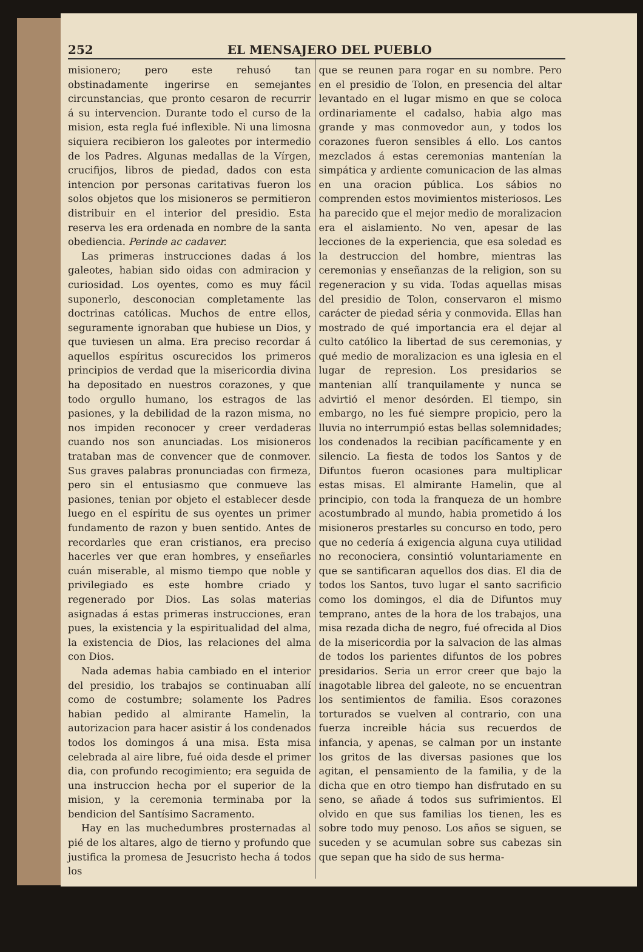252 EL MENSAJERO DEL PUEBLO
misionero; pero este rehusó tan obstinadamente ingerirse en semejantes circunstancias, que pronto cesaron de recurrir á su intervencion. Durante todo el curso de la mision, esta regla fué inflexible. Ni una limosna siquiera recibieron los galeotes por intermedio de los Padres. Algunas medallas de la Vírgen, crucifijos, libros de piedad, dados con esta intencion por personas caritativas fueron los solos objetos que los misioneros se permitieron distribuir en el interior del presidio. Esta reserva les era ordenada en nombre de la santa obediencia. Perinde ac cadaver.
Las primeras instrucciones dadas á los galeotes, habian sido oidas con admiracion y curiosidad. Los oyentes, como es muy fácil suponerlo, desconocian completamente las doctrinas católicas. Muchos de entre ellos, seguramente ignoraban que hubiese un Dios, y que tuviesen un alma. Era preciso recordar á aquellos espíritus oscurecidos los primeros principios de verdad que la misericordia divina ha depositado en nuestros corazones, y que todo orgullo humano, los estragos de las pasiones, y la debilidad de la razon misma, no nos impiden reconocer y creer verdaderas cuando nos son anunciadas. Los misioneros trataban mas de convencer que de conmover. Sus graves palabras pronunciadas con firmeza, pero sin el entusiasmo que conmueve las pasiones, tenian por objeto el establecer desde luego en el espíritu de sus oyentes un primer fundamento de razon y buen sentido. Antes de recordarles que eran cristianos, era preciso hacerles ver que eran hombres, y enseñarles cuán miserable, al mismo tiempo que noble y privilegiado es este hombre criado y regenerado por Dios. Las solas materias asignadas á estas primeras instrucciones, eran pues, la existencia y la espiritualidad del alma, la existencia de Dios, las relaciones del alma con Dios.
Nada ademas habia cambiado en el interior del presidio, los trabajos se continuaban allí como de costumbre; solamente los Padres habian pedido al almirante Hamelin, la autorizacion para hacer asistir á los condenados todos los domingos á una misa. Esta misa celebrada al aire libre, fué oida desde el primer dia, con profundo recogimiento; era seguida de una instruccion hecha por el superior de la mision, y la ceremonia terminaba por la bendicion del Santísimo Sacramento.
Hay en las muchedumbres prosternadas al pié de los altares, algo de tierno y profundo que justifica la promesa de Jesucristo hecha á todos los
que se reunen para rogar en su nombre. Pero en el presidio de Tolon, en presencia del altar levantado en el lugar mismo en que se coloca ordinariamente el cadalso, habia algo mas grande y mas conmovedor aun, y todos los corazones fueron sensibles á ello. Los cantos mezclados á estas ceremonias mantenían la simpática y ardiente comunicacion de las almas en una oracion pública. Los sábios no comprenden estos movimientos misteriosos. Les ha parecido que el mejor medio de moralizacion era el aislamiento. No ven, apesar de las lecciones de la experiencia, que esa soledad es la destruccion del hombre, mientras las ceremonias y enseñanzas de la religion, son su regeneracion y su vida. Todas aquellas misas del presidio de Tolon, conservaron el mismo carácter de piedad séria y conmovida. Ellas han mostrado de qué importancia era el dejar al culto católico la libertad de sus ceremonias, y qué medio de moralizacion es una iglesia en el lugar de represion. Los presidarios se mantenian allí tranquilamente y nunca se advirtió el menor desórden. El tiempo, sin embargo, no les fué siempre propicio, pero la lluvia no interrumpió estas bellas solemnidades; los condenados la recibian pacíficamente y en silencio. La fiesta de todos los Santos y de Difuntos fueron ocasiones para multiplicar estas misas. El almirante Hamelin, que al principio, con toda la franqueza de un hombre acostumbrado al mundo, habia prometido á los misioneros prestarles su concurso en todo, pero que no cedería á exigencia alguna cuya utilidad no reconociera, consintió voluntariamente en que se santificaran aquellos dos dias. El dia de todos los Santos, tuvo lugar el santo sacrificio como los domingos, el dia de Difuntos muy temprano, antes de la hora de los trabajos, una misa rezada dicha de negro, fué ofrecida al Dios de la misericordia por la salvacion de las almas de todos los parientes difuntos de los pobres presidarios. Seria un error creer que bajo la inagotable librea del galeote, no se encuentran los sentimientos de familia. Esos corazones torturados se vuelven al contrario, con una fuerza increible hácia sus recuerdos de infancia, y apenas, se calman por un instante los gritos de las diversas pasiones que los agitan, el pensamiento de la familia, y de la dicha que en otro tiempo han disfrutado en su seno, se añade á todos sus sufrimientos. El olvido en que sus familias los tienen, les es sobre todo muy penoso. Los años se siguen, se suceden y se acumulan sobre sus cabezas sin que sepan que ha sido de sus herma-